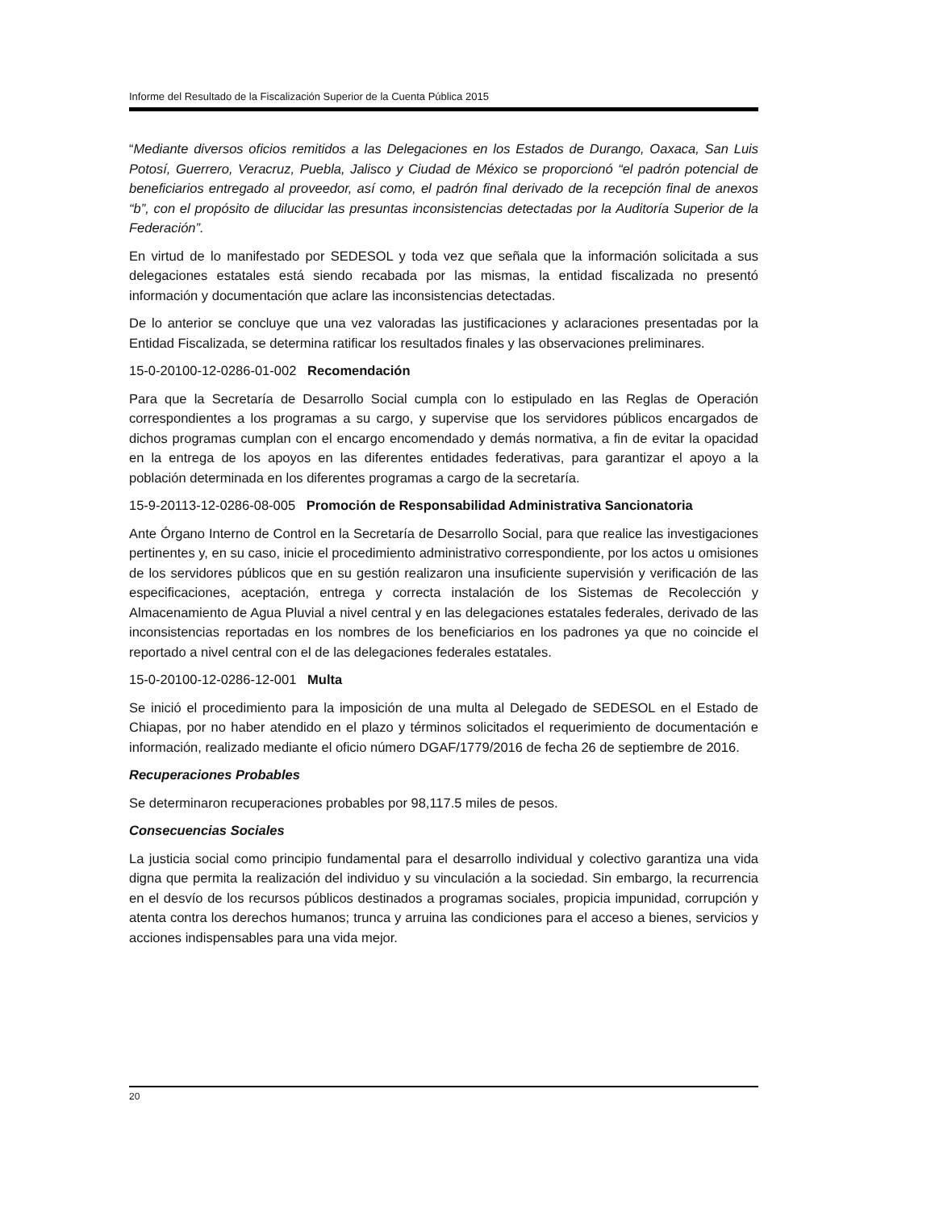Informe del Resultado de la Fiscalización Superior de la Cuenta Pública 2015
“Mediante diversos oficios remitidos a las Delegaciones en los Estados de Durango, Oaxaca, San Luis Potosí, Guerrero, Veracruz, Puebla, Jalisco y Ciudad de México se proporcionó “el padrón potencial de beneficiarios entregado al proveedor, así como, el padrón final derivado de la recepción final de anexos “b”, con el propósito de dilucidar las presuntas inconsistencias detectadas por la Auditoría Superior de la Federación”.
En virtud de lo manifestado por SEDESOL y toda vez que señala que la información solicitada a sus delegaciones estatales está siendo recabada por las mismas, la entidad fiscalizada no presentó información y documentación que aclare las inconsistencias detectadas.
De lo anterior se concluye que una vez valoradas las justificaciones y aclaraciones presentadas por la Entidad Fiscalizada, se determina ratificar los resultados finales y las observaciones preliminares.
15-0-20100-12-0286-01-002 Recomendación
Para que la Secretaría de Desarrollo Social cumpla con lo estipulado en las Reglas de Operación correspondientes a los programas a su cargo, y supervise que los servidores públicos encargados de dichos programas cumplan con el encargo encomendado y demás normativa, a fin de evitar la opacidad en la entrega de los apoyos en las diferentes entidades federativas, para garantizar el apoyo a la población determinada en los diferentes programas a cargo de la secretaría.
15-9-20113-12-0286-08-005 Promoción de Responsabilidad Administrativa Sancionatoria
Ante Órgano Interno de Control en la Secretaría de Desarrollo Social, para que realice las investigaciones pertinentes y, en su caso, inicie el procedimiento administrativo correspondiente, por los actos u omisiones de los servidores públicos que en su gestión realizaron una insuficiente supervisión y verificación de las especificaciones, aceptación, entrega y correcta instalación de los Sistemas de Recolección y Almacenamiento de Agua Pluvial a nivel central y en las delegaciones estatales federales, derivado de las inconsistencias reportadas en los nombres de los beneficiarios en los padrones ya que no coincide el reportado a nivel central con el de las delegaciones federales estatales.
15-0-20100-12-0286-12-001 Multa
Se inició el procedimiento para la imposición de una multa al Delegado de SEDESOL en el Estado de Chiapas, por no haber atendido en el plazo y términos solicitados el requerimiento de documentación e información, realizado mediante el oficio número DGAF/1779/2016 de fecha 26 de septiembre de 2016.
Recuperaciones Probables
Se determinaron recuperaciones probables por 98,117.5 miles de pesos.
Consecuencias Sociales
La justicia social como principio fundamental para el desarrollo individual y colectivo garantiza una vida digna que permita la realización del individuo y su vinculación a la sociedad. Sin embargo, la recurrencia en el desvío de los recursos públicos destinados a programas sociales, propicia impunidad, corrupción y atenta contra los derechos humanos; trunca y arruina las condiciones para el acceso a bienes, servicios y acciones indispensables para una vida mejor.
20